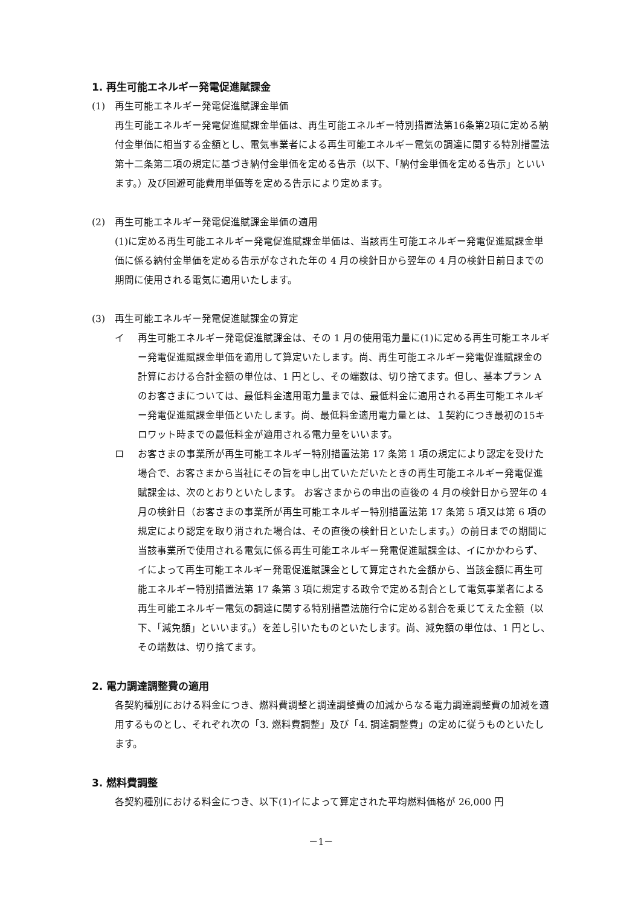1. 再生可能エネルギー発電促進賦課金
(1) 再生可能エネルギー発電促進賦課金単価
再生可能エネルギー発電促進賦課金単価は、再生可能エネルギー特別措置法第16条第2項に定める納付金単価に相当する金額とし、電気事業者による再生可能エネルギー電気の調達に関する特別措置法第十二条第二項の規定に基づき納付金単価を定める告示（以下、「納付金単価を定める告示」といいます。）及び回避可能費用単価等を定める告示により定めます。
(2) 再生可能エネルギー発電促進賦課金単価の適用
(1)に定める再生可能エネルギー発電促進賦課金単価は、当該再生可能エネルギー発電促進賦課金単価に係る納付金単価を定める告示がなされた年の 4 月の検針日から翌年の 4 月の検針日前日までの期間に使用される電気に適用いたします。
(3) 再生可能エネルギー発電促進賦課金の算定
イ 再生可能エネルギー発電促進賦課金は、その 1 月の使用電力量に(1)に定める再生可能エネルギー発電促進賦課金単価を適用して算定いたします。尚、再生可能エネルギー発電促進賦課金の計算における合計金額の単位は、1 円とし、その端数は、切り捨てます。但し、基本プラン A のお客さまについては、最低料金適用電力量までは、最低料金に適用される再生可能エネルギー発電促進賦課金単価といたします。尚、最低料金適用電力量とは、１契約につき最初の15キロワット時までの最低料金が適用される電力量をいいます。
ロ お客さまの事業所が再生可能エネルギー特別措置法第 17 条第 1 項の規定により認定を受けた場合で、お客さまから当社にその旨を申し出ていただいたときの再生可能エネルギー発電促進賦課金は、次のとおりといたします。 お客さまからの申出の直後の 4 月の検針日から翌年の 4 月の検針日（お客さまの事業所が再生可能エネルギー特別措置法第 17 条第 5 項又は第 6 項の規定により認定を取り消された場合は、その直後の検針日といたします。）の前日までの期間に当該事業所で使用される電気に係る再生可能エネルギー発電促進賦課金は、イにかかわらず、イによって再生可能エネルギー発電促進賦課金として算定された金額から、当該金額に再生可能エネルギー特別措置法第 17 条第 3 項に規定する政令で定める割合として電気事業者による再生可能エネルギー電気の調達に関する特別措置法施行令に定める割合を乗じてえた金額（以下、「減免額」といいます。）を差し引いたものといたします。尚、減免額の単位は、1 円とし、その端数は、切り捨てます。
2. 電力調達調整費の適用
各契約種別における料金につき、燃料費調整と調達調整費の加減からなる電力調達調整費の加減を適用するものとし、それぞれ次の「3. 燃料費調整」及び「4. 調達調整費」の定めに従うものといたします。
3. 燃料費調整
各契約種別における料金につき、以下(1)イによって算定された平均燃料価格が 26,000 円
－1－